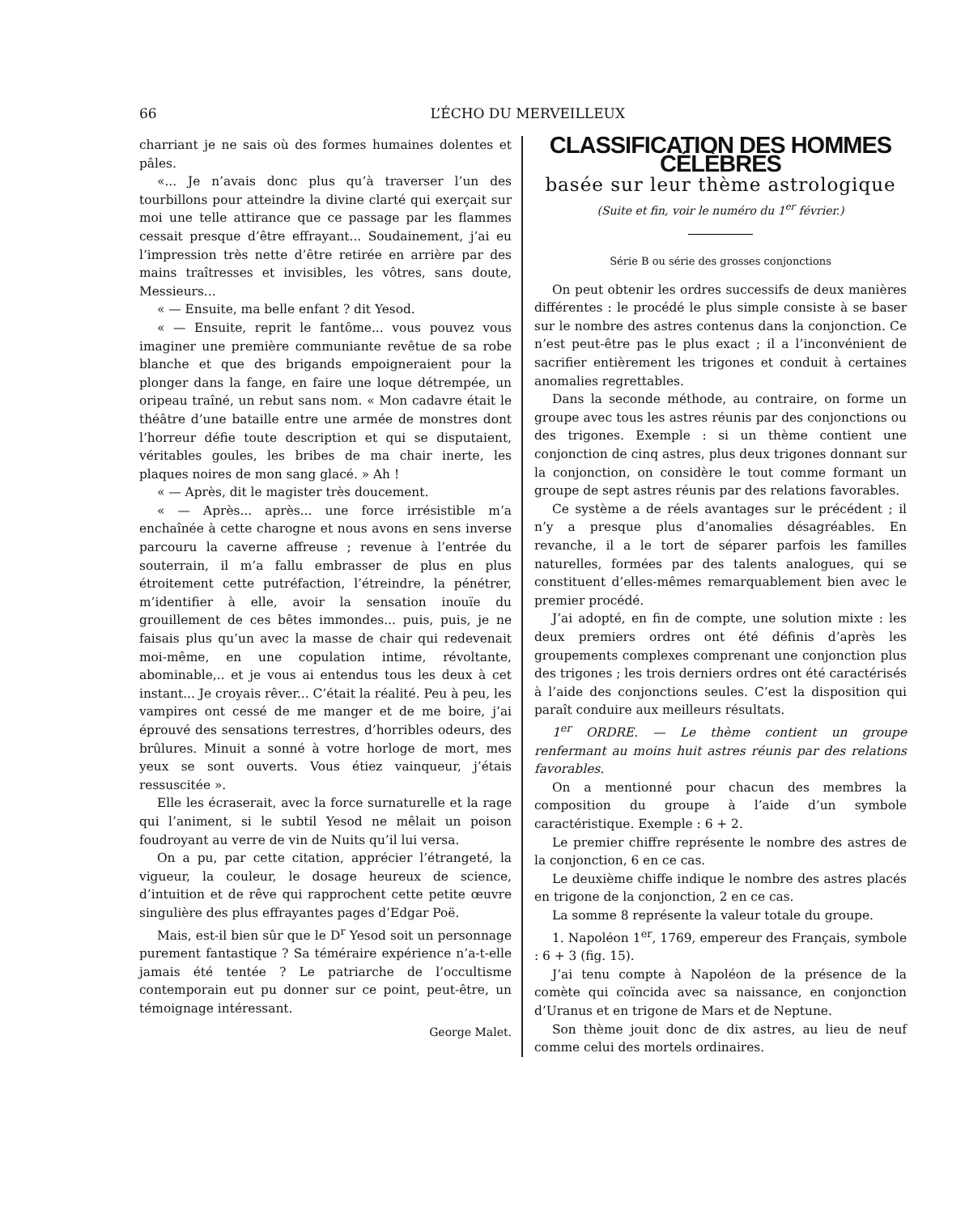66 L’ÉCHO DU MERVEILLEUX
charriant je ne sais où des formes humaines dolentes et pâles.
«... Je n’avais donc plus qu’à traverser l’un des tourbillons pour atteindre la divine clarté qui exerçait sur moi une telle attirance que ce passage par les flammes cessait presque d’être effrayant... Soudainement, j’ai eu l’impression très nette d’être retirée en arrière par des mains traîtresses et invisibles, les vôtres, sans doute, Messieurs...
« — Ensuite, ma belle enfant ? dit Yesod.
« — Ensuite, reprit le fantôme... vous pouvez vous imaginer une première communiante revêtue de sa robe blanche et que des brigands empoigneraient pour la plonger dans la fange, en faire une loque détrempée, un oripeau traîné, un rebut sans nom. « Mon cadavre était le théâtre d’une bataille entre une armée de monstres dont l’horreur défie toute description et qui se disputaient, véritables goules, les bribes de ma chair inerte, les plaques noires de mon sang glacé. » Ah !
« — Après, dit le magister très doucement.
« — Après... après... une force irrésistible m’a enchaînée à cette charogne et nous avons en sens inverse parcouru la caverne affreuse ; revenue à l’entrée du souterrain, il m’a fallu embrasser de plus en plus étroitement cette putréfaction, l’étreindre, la pénétrer, m’identifier à elle, avoir la sensation inouïe du grouillement de ces bêtes immondes... puis, puis, je ne faisais plus qu’un avec la masse de chair qui redevenait moi-même, en une copulation intime, révoltante, abominable,.. et je vous ai entendus tous les deux à cet instant... Je croyais rêver... C’était la réalité. Peu à peu, les vampires ont cessé de me manger et de me boire, j’ai éprouvé des sensations terrestres, d’horribles odeurs, des brûlures. Minuit a sonné à votre horloge de mort, mes yeux se sont ouverts. Vous étiez vainqueur, j’étais ressuscitée ».
Elle les écraserait, avec la force surnaturelle et la rage qui l’animent, si le subtil Yesod ne mêlait un poison foudroyant au verre de vin de Nuits qu’il lui versa.
On a pu, par cette citation, apprécier l’étrangeté, la vigueur, la couleur, le dosage heureux de science, d’intuition et de rêve qui rapprochent cette petite œuvre singulière des plus effrayantes pages d’Edgar Poë.
Mais, est-il bien sûr que le D<sup>r</sup> Yesod soit un personnage purement fantastique ? Sa téméraire expérience n’a-t-elle jamais été tentée ? Le patriarche de l’occultisme contemporain eut pu donner sur ce point, peut-être, un témoignage intéressant.
George Malet.
CLASSIFICATION DES HOMMES CÉLÈBRES
basée sur leur thème astrologique
(Suite et fin, voir le numéro du 1<sup>er</sup> février.)
Série B ou série des grosses conjonctions
On peut obtenir les ordres successifs de deux manières différentes : le procédé le plus simple consiste à se baser sur le nombre des astres contenus dans la conjonction. Ce n’est peut-être pas le plus exact ; il a l’inconvénient de sacrifier entièrement les trigones et conduit à certaines anomalies regrettables.
Dans la seconde méthode, au contraire, on forme un groupe avec tous les astres réunis par des conjonctions ou des trigones. Exemple : si un thème contient une conjonction de cinq astres, plus deux trigones donnant sur la conjonction, on considère le tout comme formant un groupe de sept astres réunis par des relations favorables.
Ce système a de réels avantages sur le précédent ; il n’y a presque plus d’anomalies désagréables. En revanche, il a le tort de séparer parfois les familles naturelles, formées par des talents analogues, qui se constituent d’elles-mêmes remarquablement bien avec le premier procédé.
J’ai adopté, en fin de compte, une solution mixte : les deux premiers ordres ont été définis d’après les groupements complexes comprenant une conjonction plus des trigones ; les trois derniers ordres ont été caractérisés à l’aide des conjonctions seules. C’est la disposition qui paraît conduire aux meilleurs résultats.
1<sup>er</sup> ORDRE. — Le thème contient un groupe renfermant au moins huit astres réunis par des relations favorables.
On a mentionné pour chacun des membres la composition du groupe à l’aide d’un symbole caractéristique. Exemple : 6 + 2.
Le premier chiffre représente le nombre des astres de la conjonction, 6 en ce cas.
Le deuxième chiffe indique le nombre des astres placés en trigone de la conjonction, 2 en ce cas.
La somme 8 représente la valeur totale du groupe.
1. Napoléon 1<sup>er</sup>, 1769, empereur des Français, symbole : 6 + 3 (fig. 15).
J’ai tenu compte à Napoléon de la présence de la comète qui coïncida avec sa naissance, en conjonction d’Uranus et en trigone de Mars et de Neptune.
Son thème jouit donc de dix astres, au lieu de neuf comme celui des mortels ordinaires.